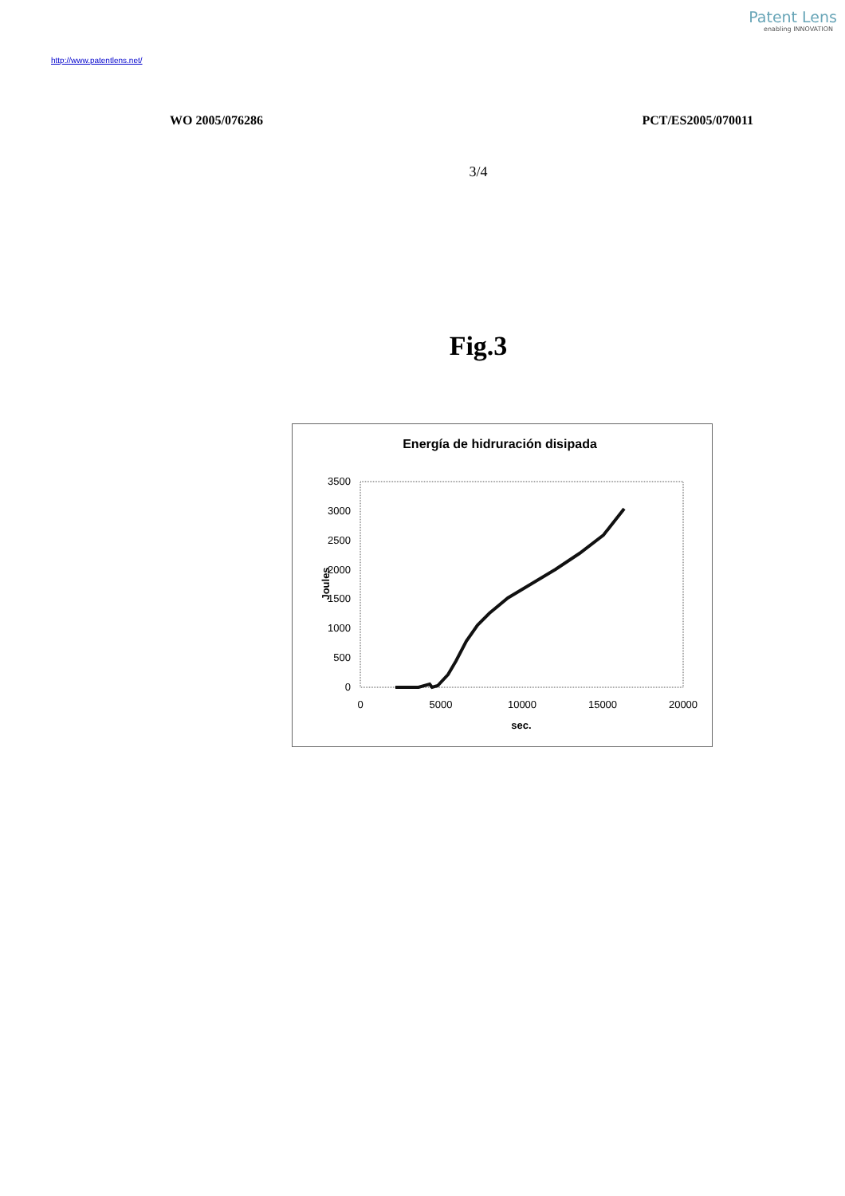Patent Lens
enabling INNOVATION
http://www.patentlens.net/
WO 2005/076286 PCT/ES2005/070011
3/4
Fig.3
Energía de hidruración disipada
0
500
1000
1500
2000
2500
3000
3500
0
5000
10000
15000
20000
sec.
Joules